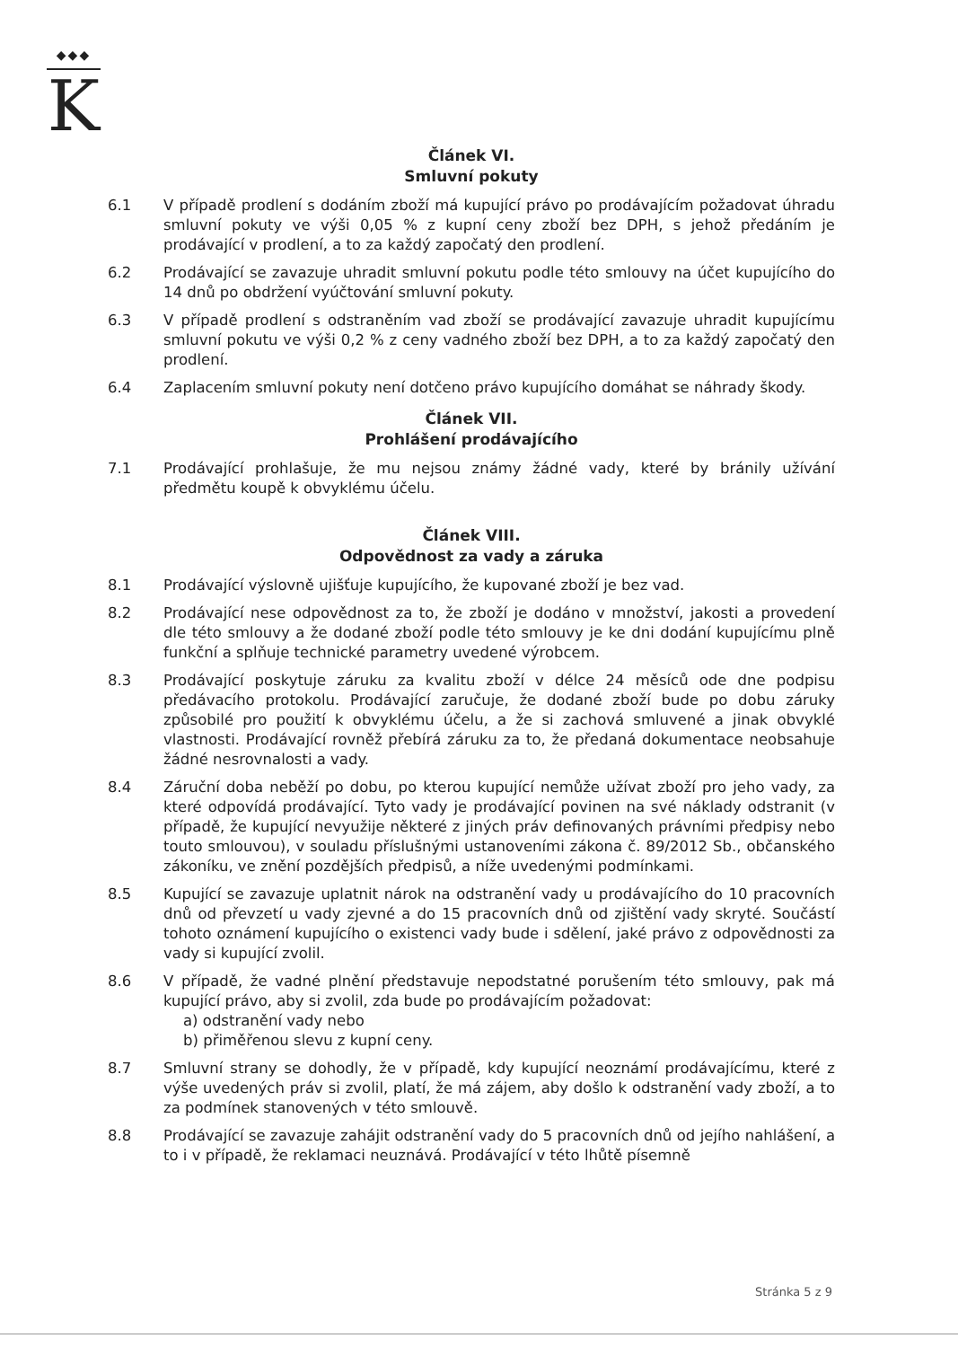◆◆◆
K
Článek VI.
Smluvní pokuty
6.1 V případě prodlení s dodáním zboží má kupující právo po prodávajícím požadovat úhradu smluvní pokuty ve výši 0,05 % z kupní ceny zboží bez DPH, s jehož předáním je prodávající v prodlení, a to za každý započatý den prodlení.
6.2 Prodávající se zavazuje uhradit smluvní pokutu podle této smlouvy na účet kupujícího do 14 dnů po obdržení vyúčtování smluvní pokuty.
6.3 V případě prodlení s odstraněním vad zboží se prodávající zavazuje uhradit kupujícímu smluvní pokutu ve výši 0,2 % z ceny vadného zboží bez DPH, a to za každý započatý den prodlení.
6.4 Zaplacením smluvní pokuty není dotčeno právo kupujícího domáhat se náhrady škody.
Článek VII.
Prohlášení prodávajícího
7.1 Prodávající prohlašuje, že mu nejsou známy žádné vady, které by bránily užívání předmětu koupě k obvyklému účelu.
Článek VIII.
Odpovědnost za vady a záruka
8.1 Prodávající výslovně ujišťuje kupujícího, že kupované zboží je bez vad.
8.2 Prodávající nese odpovědnost za to, že zboží je dodáno v množství, jakosti a provedení dle této smlouvy a že dodané zboží podle této smlouvy je ke dni dodání kupujícímu plně funkční a splňuje technické parametry uvedené výrobcem.
8.3 Prodávající poskytuje záruku za kvalitu zboží v délce 24 měsíců ode dne podpisu předávacího protokolu. Prodávající zaručuje, že dodané zboží bude po dobu záruky způsobilé pro použití k obvyklému účelu, a že si zachová smluvené a jinak obvyklé vlastnosti. Prodávající rovněž přebírá záruku za to, že předaná dokumentace neobsahuje žádné nesrovnalosti a vady.
8.4 Záruční doba neběží po dobu, po kterou kupující nemůže užívat zboží pro jeho vady, za které odpovídá prodávající. Tyto vady je prodávající povinen na své náklady odstranit (v případě, že kupující nevyužije některé z jiných práv definovaných právními předpisy nebo touto smlouvou), v souladu příslušnými ustanoveními zákona č. 89/2012 Sb., občanského zákoníku, ve znění pozdějších předpisů, a níže uvedenými podmínkami.
8.5 Kupující se zavazuje uplatnit nárok na odstranění vady u prodávajícího do 10 pracovních dnů od převzetí u vady zjevné a do 15 pracovních dnů od zjištění vady skryté. Součástí tohoto oznámení kupujícího o existenci vady bude i sdělení, jaké právo z odpovědnosti za vady si kupující zvolil.
8.6 V případě, že vadné plnění představuje nepodstatné porušením této smlouvy, pak má kupující právo, aby si zvolil, zda bude po prodávajícím požadovat:
a) odstranění vady nebo
b) přiměřenou slevu z kupní ceny.
8.7 Smluvní strany se dohodly, že v případě, kdy kupující neoznámí prodávajícímu, které z výše uvedených práv si zvolil, platí, že má zájem, aby došlo k odstranění vady zboží, a to za podmínek stanovených v této smlouvě.
8.8 Prodávající se zavazuje zahájit odstranění vady do 5 pracovních dnů od jejího nahlášení, a to i v případě, že reklamaci neuznává. Prodávající v této lhůtě písemně
Stránka 5 z 9